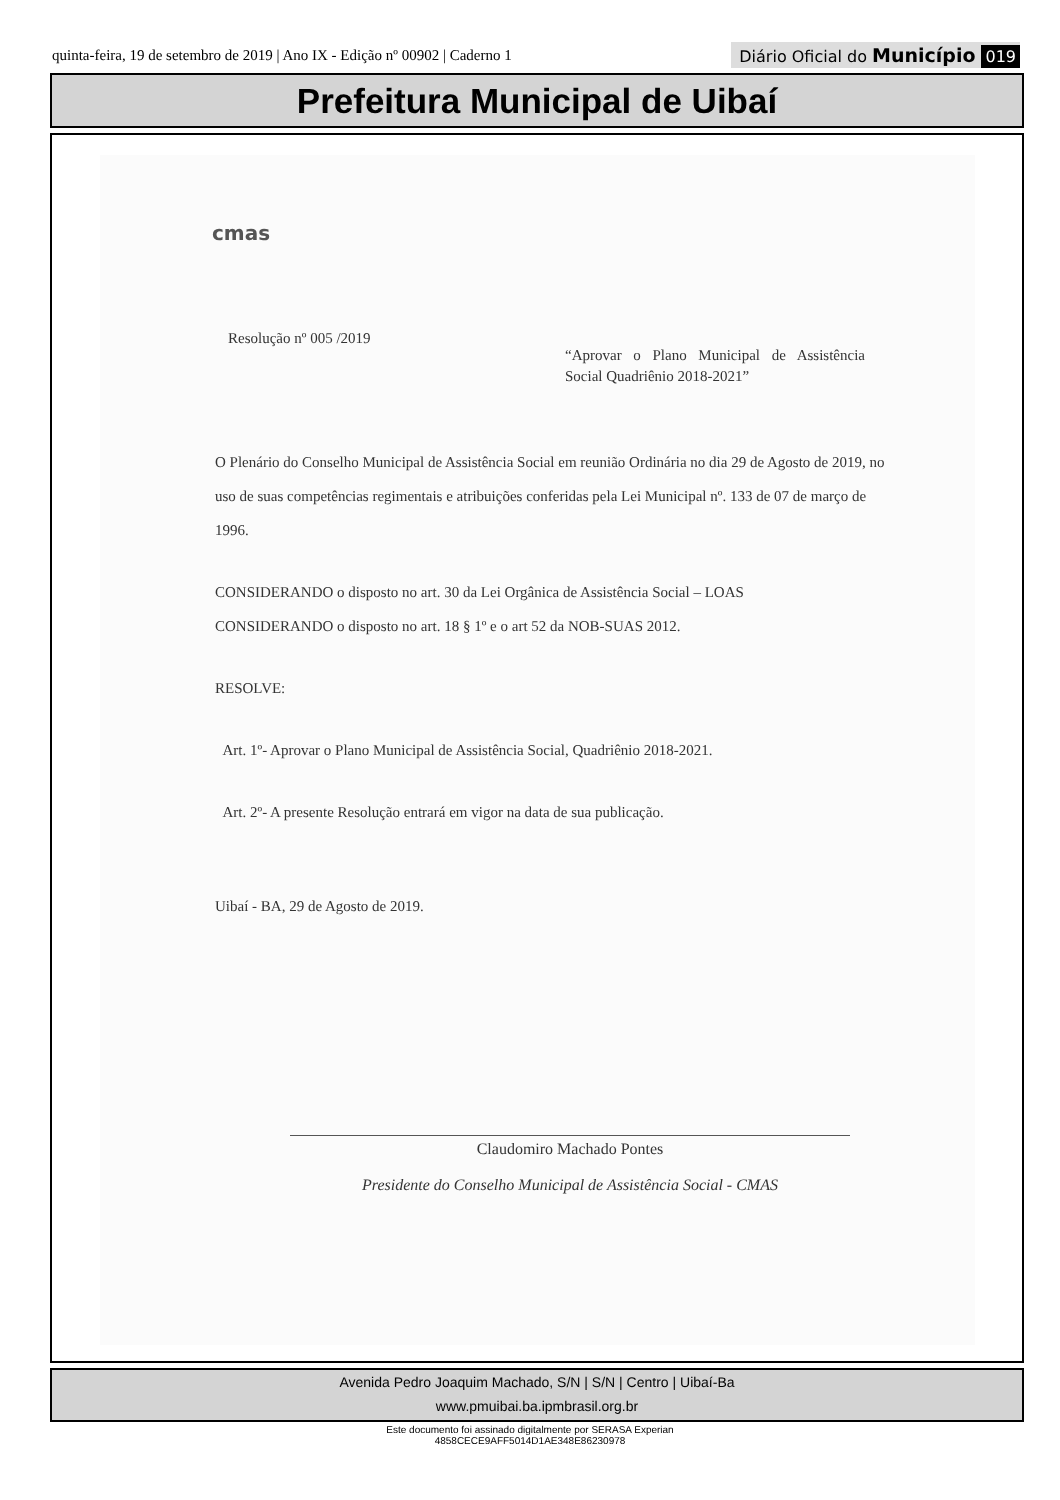quinta-feira, 19 de setembro de 2019 | Ano IX - Edição nº 00902 | Caderno 1
Diário Oficial do Município 019
Prefeitura Municipal de Uibaí
cmas
Resolução nº 005 /2019
“Aprovar o Plano Municipal de Assistência Social Quadriênio 2018-2021”
O Plenário do Conselho Municipal de Assistência Social em reunião Ordinária no dia 29 de Agosto de 2019, no uso de suas competências regimentais e atribuições conferidas pela Lei Municipal nº. 133 de 07 de março de 1996.
CONSIDERANDO o disposto no art. 30 da Lei Orgânica de Assistência Social – LOAS
CONSIDERANDO o disposto no art. 18 § 1º e o art 52 da NOB-SUAS 2012.
RESOLVE:
Art. 1º- Aprovar o Plano Municipal de Assistência Social, Quadriênio 2018-2021.
Art. 2º- A presente Resolução entrará em vigor na data de sua publicação.
Uibaí - BA, 29 de Agosto de 2019.
Claudomiro Machado Pontes
Presidente do Conselho Municipal de Assistência Social - CMAS
Avenida Pedro Joaquim Machado, S/N | S/N | Centro | Uibaí-Ba
www.pmuibai.ba.ipmbrasil.org.br
Este documento foi assinado digitalmente por SERASA Experian
4858CECE9AFF5014D1AE348E86230978